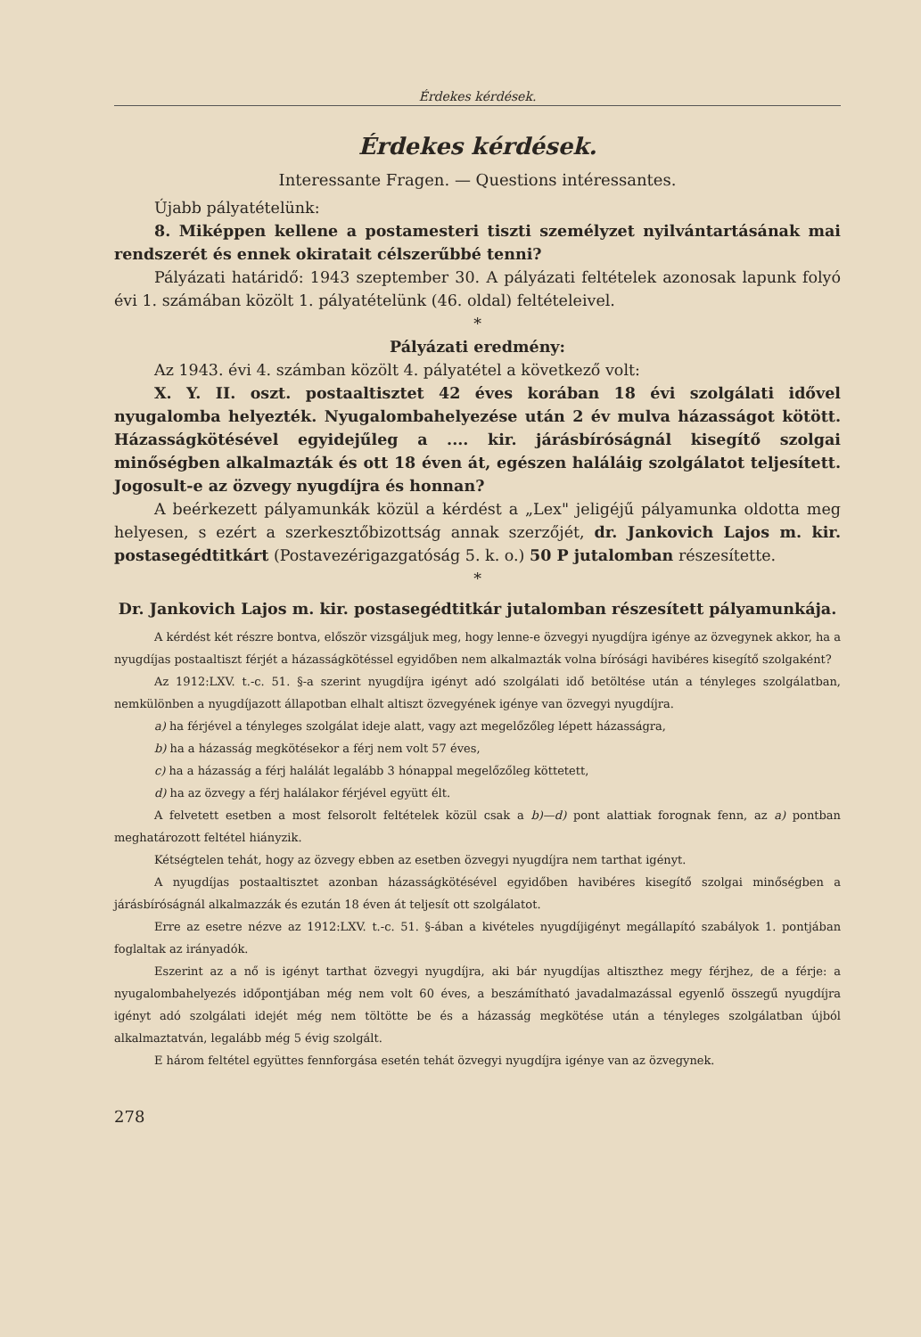Érdekes kérdések.
Érdekes kérdések.
Interessante Fragen. — Questions intéressantes.
Újabb pályatételünk:
8. Miképpen kellene a postamesteri tiszti személyzet nyilvántartásának mai rendszerét és ennek okiratait célszerűbbé tenni?
Pályázati határidő: 1943 szeptember 30. A pályázati feltételek azonosak lapunk folyó évi 1. számában közölt 1. pályatételünk (46. oldal) feltételeivel.
*
Pályázati eredmény:
Az 1943. évi 4. számban közölt 4. pályatétel a következő volt:
X. Y. II. oszt. postaaltisztet 42 éves korában 18 évi szolgálati idővel nyugalomba helyezték. Nyugalombahelyezése után 2 év mulva házasságot kötött. Házasságkötésével egyidejűleg a .... kir. járásbíróságnál kisegítő szolgai minőségben alkalmazták és ott 18 éven át, egészen haláláig szolgálatot teljesített. Jogosult-e az özvegy nyugdíjra és honnan?
A beérkezett pályamunkák közül a kérdést a „Lex" jeligéjű pályamunka oldotta meg helyesen, s ezért a szerkesztőbizottság annak szerzőjét, dr. Jankovich Lajos m. kir. postasegédtitkárt (Postavezérigazgatóság 5. k. o.) 50 P jutalomban részesítette.
*
Dr. Jankovich Lajos m. kir. postasegédtitkár jutalomban részesített pályamunkája.
A kérdést két részre bontva, először vizsgáljuk meg, hogy lenne-e özvegyi nyugdíjra igénye az özvegynek akkor, ha a nyugdíjas postaaltiszt férjét a házasságkötéssel egyidőben nem alkalmazták volna bírósági havibéres kisegítő szolgaként?
Az 1912:LXV. t.-c. 51. §-a szerint nyugdíjra igényt adó szolgálati idő betöltése után a tényleges szolgálatban, nemkülönben a nyugdíjazott állapotban elhalt altiszt özvegyének igénye van özvegyi nyugdíjra.
a) ha férjével a tényleges szolgálat ideje alatt, vagy azt megelőzőleg lépett házasságra,
b) ha a házasság megkötésekor a férj nem volt 57 éves,
c) ha a házasság a férj halálát legalább 3 hónappal megelőzőleg köttetett,
d) ha az özvegy a férj halálakor férjével együtt élt.
A felvetett esetben a most felsorolt feltételek közül csak a b)—d) pont alattiak forognak fenn, az a) pontban meghatározott feltétel hiányzik.
Kétségtelen tehát, hogy az özvegy ebben az esetben özvegyi nyugdíjra nem tarthat igényt.
A nyugdíjas postaaltisztet azonban házasságkötésével egyidőben havibéres kisegítő szolgai minőségben a járásbíróságnál alkalmazzák és ezután 18 éven át teljesít ott szolgálatot.
Erre az esetre nézve az 1912:LXV. t.-c. 51. §-ában a kivételes nyugdíjigényt megállapító szabályok 1. pontjában foglaltak az irányadók.
Eszerint az a nő is igényt tarthat özvegyi nyugdíjra, aki bár nyugdíjas altiszthez megy férjhez, de a férje: a nyugalombahelyezés időpontjában még nem volt 60 éves, a beszámítható javadalmazással egyenlő összegű nyugdíjra igényt adó szolgálati idejét még nem töltötte be és a házasság megkötése után a tényleges szolgálatban újból alkalmaztatván, legalább még 5 évig szolgált.
E három feltétel együttes fennforgása esetén tehát özvegyi nyugdíjra igénye van az özvegynek.
278